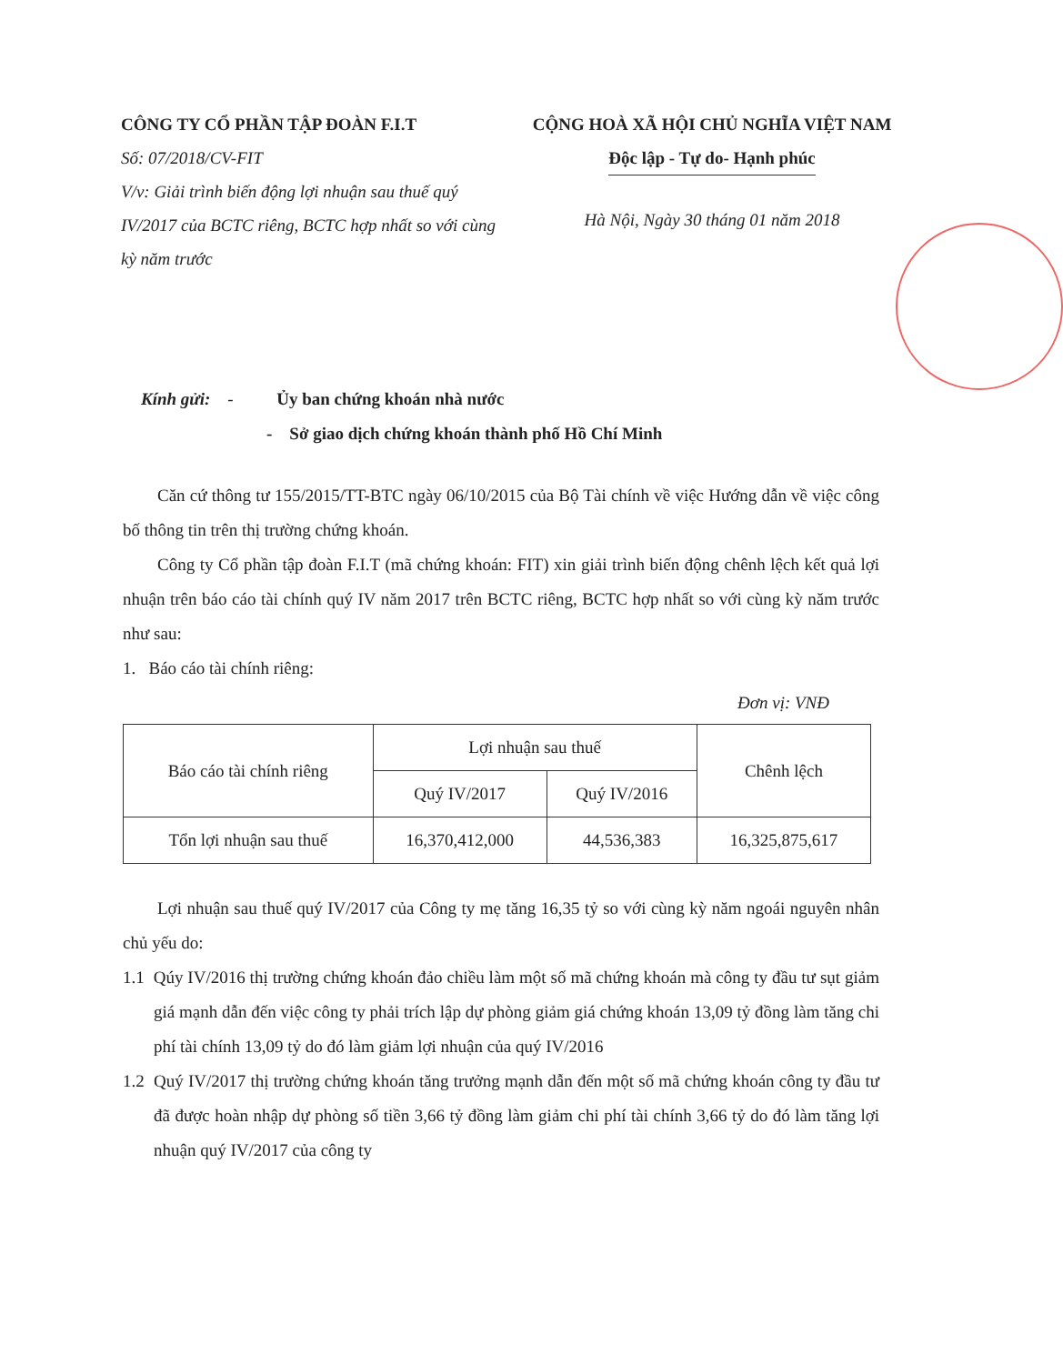CÔNG TY CỔ PHẦN TẬP ĐOÀN F.I.T
Số: 07/2018/CV-FIT
V/v: Giải trình biến động lợi nhuận sau thuế quý IV/2017 của BCTC riêng, BCTC hợp nhất so với cùng kỳ năm trước
CỘNG HOÀ XÃ HỘI CHỦ NGHĨA VIỆT NAM
Độc lập - Tự do- Hạnh phúc
Hà Nội, Ngày 30 tháng 01 năm 2018
Kính gửi: - Ủy ban chứng khoán nhà nước
- Sở giao dịch chứng khoán thành phố Hồ Chí Minh
Căn cứ thông tư 155/2015/TT-BTC ngày 06/10/2015 của Bộ Tài chính về việc Hướng dẫn về việc công bố thông tin trên thị trường chứng khoán.
Công ty Cổ phần tập đoàn F.I.T (mã chứng khoán: FIT) xin giải trình biến động chênh lệch kết quả lợi nhuận trên báo cáo tài chính quý IV năm 2017 trên BCTC riêng, BCTC hợp nhất so với cùng kỳ năm trước như sau:
1. Báo cáo tài chính riêng:
Đơn vị: VNĐ
| Báo cáo tài chính riêng | Lợi nhuận sau thuế | | Chênh lệch |
| --- | --- | --- | --- |
| | Quý IV/2017 | Quý IV/2016 | |
| Tổn lợi nhuận sau thuế | 16,370,412,000 | 44,536,383 | 16,325,875,617 |
Lợi nhuận sau thuế quý IV/2017 của Công ty mẹ tăng 16,35 tỷ so với cùng kỳ năm ngoái nguyên nhân chủ yếu do:
1.1 Qúy IV/2016 thị trường chứng khoán đảo chiều làm một số mã chứng khoán mà công ty đầu tư sụt giảm giá mạnh dẫn đến việc công ty phải trích lập dự phòng giảm giá chứng khoán 13,09 tỷ đồng làm tăng chi phí tài chính 13,09 tỷ do đó làm giảm lợi nhuận của quý IV/2016
1.2 Quý IV/2017 thị trường chứng khoán tăng trưởng mạnh dẫn đến một số mã chứng khoán công ty đầu tư đã được hoàn nhập dự phòng số tiền 3,66 tỷ đồng làm giảm chi phí tài chính 3,66 tỷ do đó làm tăng lợi nhuận quý IV/2017 của công ty